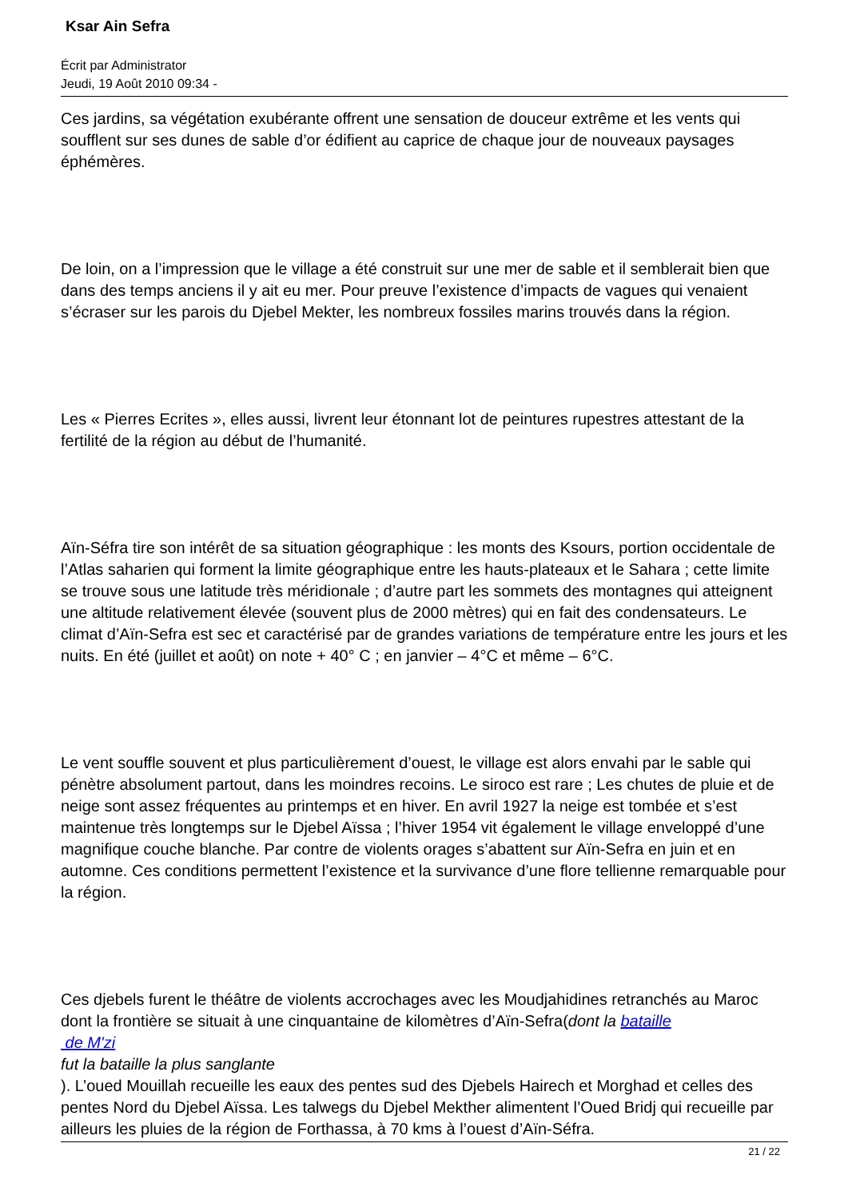Ksar Ain Sefra
Écrit par Administrator
Jeudi, 19 Août 2010 09:34 -
Ces jardins, sa végétation exubérante offrent une sensation de douceur extrême et les vents qui soufflent sur ses dunes de sable d’or édifient au caprice de chaque jour de nouveaux paysages éphémères.
De loin, on a l’impression que le village a été construit sur une mer de sable et il semblerait bien que dans des temps anciens il y ait eu mer. Pour preuve l’existence d’impacts de vagues qui venaient s’écraser sur les parois du Djebel Mekter, les nombreux fossiles marins trouvés dans la région.
Les « Pierres Ecrites », elles aussi, livrent leur étonnant lot de peintures rupestres attestant de la fertilité de la région au début de l’humanité.
Aïn-Séfra tire son intérêt de sa situation géographique : les monts des Ksours, portion occidentale de l’Atlas saharien qui forment la limite géographique entre les hauts-plateaux et le Sahara ; cette limite se trouve sous une latitude très méridionale ; d’autre part les sommets des montagnes qui atteignent une altitude relativement élevée (souvent plus de 2000 mètres) qui en fait des condensateurs. Le climat d’Aïn-Sefra est sec et caractérisé par de grandes variations de température entre les jours et les nuits. En été (juillet et août) on note + 40° C ; en janvier – 4°C et même – 6°C.
Le vent souffle souvent et plus particulièrement d’ouest, le village est alors envahi par le sable qui pénètre absolument partout, dans les moindres recoins. Le siroco est rare ; Les chutes de pluie et de neige sont assez fréquentes au printemps et en hiver. En avril 1927 la neige est tombée et s’est maintenue très longtemps sur le Djebel Aïssa ; l’hiver 1954 vit également le village enveloppé d’une magnifique couche blanche. Par contre de violents orages s’abattent sur Aïn-Sefra en juin et en automne. Ces conditions permettent l’existence et la survivance d’une flore tellienne remarquable pour la région.
Ces djebels furent le théâtre de violents accrochages avec les Moudjahidines retranchés au Maroc dont la frontière se situait à une cinquantaine de kilomètres d’Aïn-Sefra(dont la bataille
de M'zi
fut la bataille la plus sanglante
). L’oued Mouillah recueille les eaux des pentes sud des Djebels Hairech et Morghad et celles des pentes Nord du Djebel Aïssa. Les talwegs du Djebel Mekther alimentent l’Oued Bridj qui recueille par ailleurs les pluies de la région de Forthassa, à 70 kms à l’ouest d’Aïn-Séfra.
21 / 22